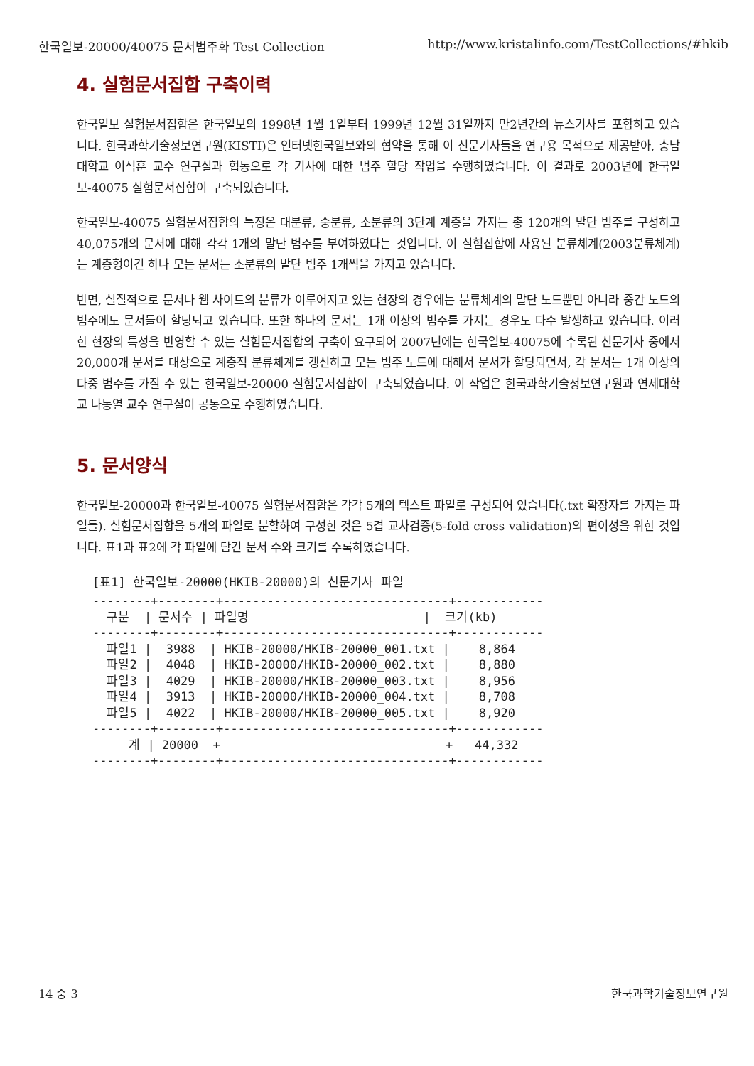한국일보-20000/40075 문서범주화 Test Collection http://www.kristalinfo.com/TestCollections/#hkib
4. 실험문서집합 구축이력
한국일보 실험문서집합은 한국일보의 1998년 1월 1일부터 1999년 12월 31일까지 만2년간의 뉴스기사를 포함하고 있습니다. 한국과학기술정보연구원(KISTI)은 인터넷한국일보와의 협약을 통해 이 신문기사들을 연구용 목적으로 제공받아, 충남대학교 이석훈 교수 연구실과 협동으로 각 기사에 대한 범주 할당 작업을 수행하였습니다. 이 결과로 2003년에 한국일보-40075 실험문서집합이 구축되었습니다.
한국일보-40075 실험문서집합의 특징은 대분류, 중분류, 소분류의 3단계 계층을 가지는 총 120개의 말단 범주를 구성하고 40,075개의 문서에 대해 각각 1개의 말단 범주를 부여하였다는 것입니다. 이 실험집합에 사용된 분류체계(2003분류체계)는 계층형이긴 하나 모든 문서는 소분류의 말단 범주 1개씩을 가지고 있습니다.
반면, 실질적으로 문서나 웹 사이트의 분류가 이루어지고 있는 현장의 경우에는 분류체계의 말단 노드뿐만 아니라 중간 노드의 범주에도 문서들이 할당되고 있습니다. 또한 하나의 문서는 1개 이상의 범주를 가지는 경우도 다수 발생하고 있습니다. 이러한 현장의 특성을 반영할 수 있는 실험문서집합의 구축이 요구되어 2007년에는 한국일보-40075에 수록된 신문기사 중에서 20,000개 문서를 대상으로 계층적 분류체계를 갱신하고 모든 범주 노드에 대해서 문서가 할당되면서, 각 문서는 1개 이상의 다중 범주를 가질 수 있는 한국일보-20000 실험문서집합이 구축되었습니다. 이 작업은 한국과학기술정보연구원과 연세대학교 나동열 교수 연구실이 공동으로 수행하였습니다.
5. 문서양식
한국일보-20000과 한국일보-40075 실험문서집합은 각각 5개의 텍스트 파일로 구성되어 있습니다(.txt 확장자를 가지는 파일들). 실험문서집합을 5개의 파일로 분할하여 구성한 것은 5겹 교차검증(5-fold cross validation)의 편이성을 위한 것입니다. 표1과 표2에 각 파일에 담긴 문서 수와 크기를 수록하였습니다.
[표1] 한국일보-20000(HKIB-20000)의 신문기사 파일
--------+--------+-------------------------------+------------
  구분  | 문서수 | 파일명                        |  크기(kb)
--------+--------+-------------------------------+------------
  파일1 |  3988  | HKIB-20000/HKIB-20000_001.txt |    8,864
  파일2 |  4048  | HKIB-20000/HKIB-20000_002.txt |    8,880
  파일3 |  4029  | HKIB-20000/HKIB-20000_003.txt |    8,956
  파일4 |  3913  | HKIB-20000/HKIB-20000_004.txt |    8,708
  파일5 |  4022  | HKIB-20000/HKIB-20000_005.txt |    8,920
--------+--------+-------------------------------+------------
     계 | 20000  +                               +   44,332
--------+--------+-------------------------------+------------
14 중 3 한국과학기술정보연구원